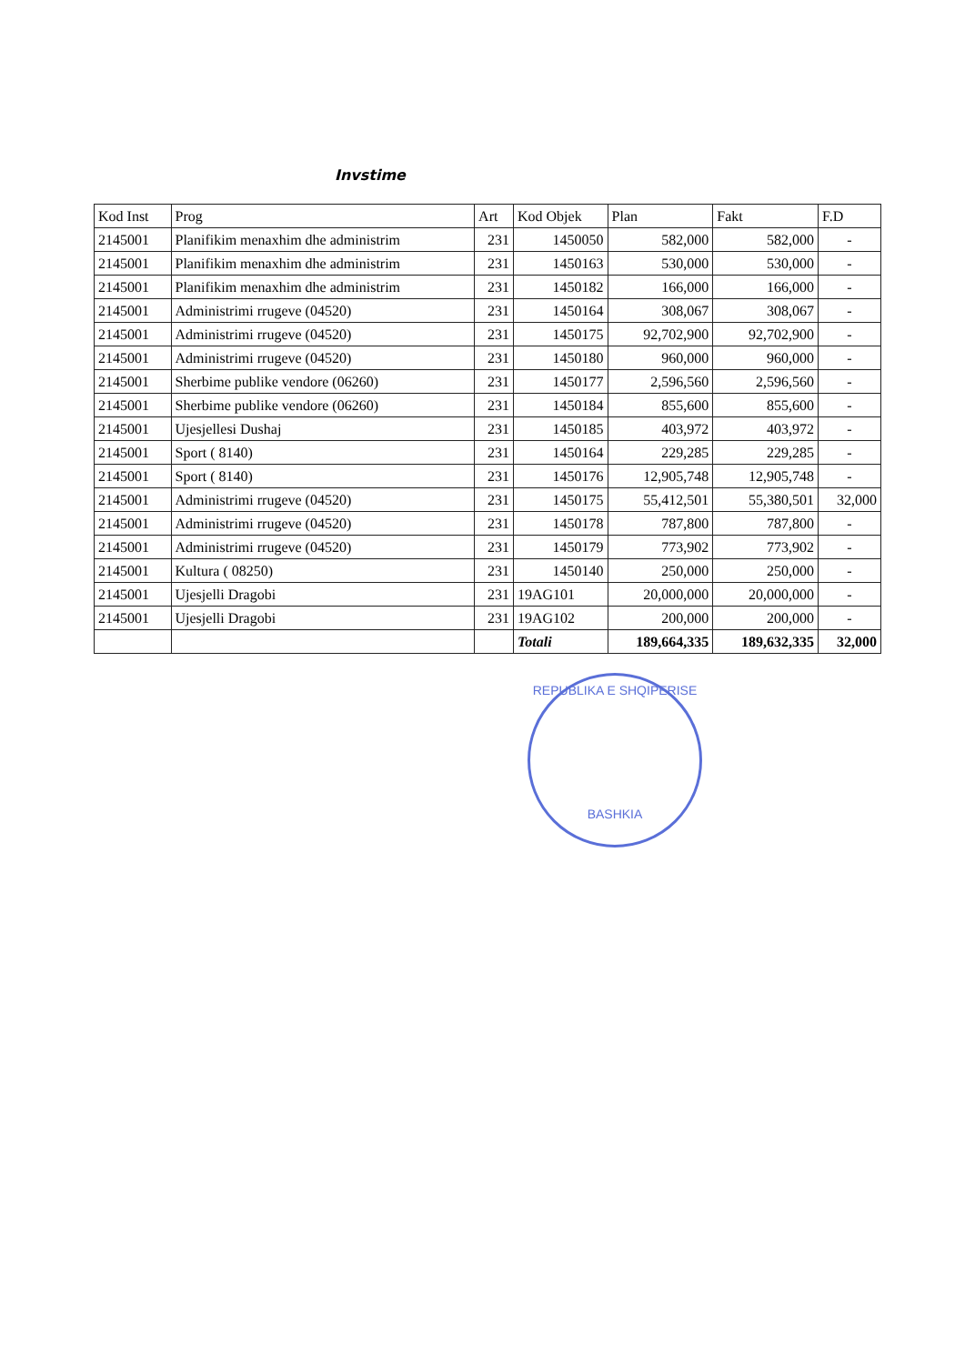Invstime
| Kod Inst | Prog | Art | Kod Objek | Plan | Fakt | F.D |
| --- | --- | --- | --- | --- | --- | --- |
| 2145001 | Planifikim menaxhim dhe administrim | 231 | 1450050 | 582,000 | 582,000 | - |
| 2145001 | Planifikim menaxhim dhe administrim | 231 | 1450163 | 530,000 | 530,000 | - |
| 2145001 | Planifikim menaxhim dhe administrim | 231 | 1450182 | 166,000 | 166,000 | - |
| 2145001 | Administrimi rrugeve (04520) | 231 | 1450164 | 308,067 | 308,067 | - |
| 2145001 | Administrimi rrugeve (04520) | 231 | 1450175 | 92,702,900 | 92,702,900 | - |
| 2145001 | Administrimi rrugeve (04520) | 231 | 1450180 | 960,000 | 960,000 | - |
| 2145001 | Sherbime publike vendore (06260) | 231 | 1450177 | 2,596,560 | 2,596,560 | - |
| 2145001 | Sherbime publike vendore (06260) | 231 | 1450184 | 855,600 | 855,600 | - |
| 2145001 | Ujesjellesi Dushaj | 231 | 1450185 | 403,972 | 403,972 | - |
| 2145001 | Sport ( 8140) | 231 | 1450164 | 229,285 | 229,285 | - |
| 2145001 | Sport ( 8140) | 231 | 1450176 | 12,905,748 | 12,905,748 | - |
| 2145001 | Administrimi rrugeve (04520) | 231 | 1450175 | 55,412,501 | 55,380,501 | 32,000 |
| 2145001 | Administrimi rrugeve (04520) | 231 | 1450178 | 787,800 | 787,800 | - |
| 2145001 | Administrimi rrugeve (04520) | 231 | 1450179 | 773,902 | 773,902 | - |
| 2145001 | Kultura ( 08250) | 231 | 1450140 | 250,000 | 250,000 | - |
| 2145001 | Ujesjelli Dragobi | 231 | 19AG101 | 20,000,000 | 20,000,000 | - |
| 2145001 | Ujesjelli Dragobi | 231 | 19AG102 | 200,000 | 200,000 | - |
| | | | Totali | 189,664,335 | 189,632,335 | 32,000 |
REPUBLIKA E SHQIPERISE
BASHKIA